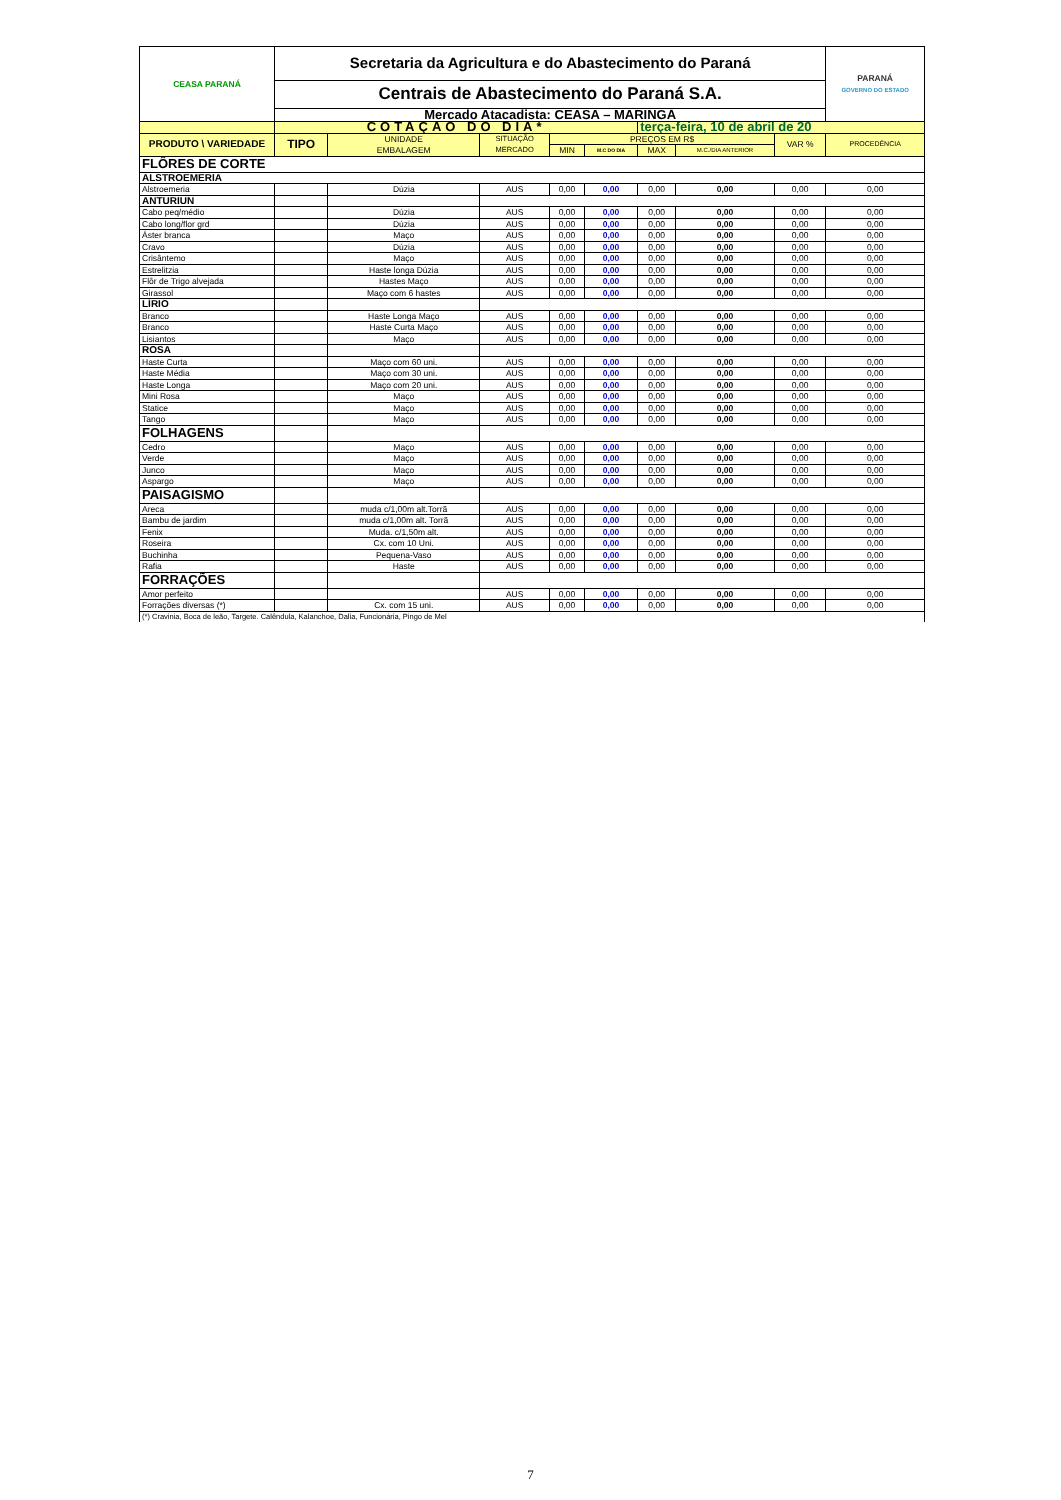| CEASA PARANÁ | Secretaria da Agricultura e do Abastecimento do Paraná | | | | | | | | PARANÁ GOVERNO DO ESTADO |
| | Centrais de Abastecimento do Paraná S.A. | | | | | | | | |
| | Mercado Atacadista: CEASA – MARINGÁ | | | | | | | | |
| | COTAÇÃO DO DIA* | | | | | terça-feira, 10 de abril de 20 | | | |
| PRODUTO \ VARIEDADE | TIPO | UNIDADE EMBALAGEM | SITUAÇÃO MERCADO | PREÇOS EM R$ | | | | VAR % | PROCEDÊNCIA |
| | | | | MIN | M.C DO DIA | MAX | M.C./DIA ANTERIOR | | |
| FLÔRES DE CORTE | | | | | | | | | |
| ALSTROEMERIA | | | | | | | | | |
| Alstroemeria | | Dúzia | AUS | 0,00 | 0,00 | 0,00 | 0,00 | 0,00 | 0,00 |
| ANTURIUN | | | | | | | | | |
| Cabo peq/médio | | Dúzia | AUS | 0,00 | 0,00 | 0,00 | 0,00 | 0,00 | 0,00 |
| Cabo long/flor grd | | Dúzia | AUS | 0,00 | 0,00 | 0,00 | 0,00 | 0,00 | 0,00 |
| Áster branca | | Maço | AUS | 0,00 | 0,00 | 0,00 | 0,00 | 0,00 | 0,00 |
| Cravo | | Dúzia | AUS | 0,00 | 0,00 | 0,00 | 0,00 | 0,00 | 0,00 |
| Crisântemo | | Maço | AUS | 0,00 | 0,00 | 0,00 | 0,00 | 0,00 | 0,00 |
| Estrelitzia | | Haste longa Dúzia | AUS | 0,00 | 0,00 | 0,00 | 0,00 | 0,00 | 0,00 |
| Flôr de Trigo alvejada | | Hastes Maço | AUS | 0,00 | 0,00 | 0,00 | 0,00 | 0,00 | 0,00 |
| Girassol | | Maço com 6 hastes | AUS | 0,00 | 0,00 | 0,00 | 0,00 | 0,00 | 0,00 |
| LÍRIO | | | | | | | | | |
| Branco | | Haste Longa Maço | AUS | 0,00 | 0,00 | 0,00 | 0,00 | 0,00 | 0,00 |
| Branco | | Haste Curta Maço | AUS | 0,00 | 0,00 | 0,00 | 0,00 | 0,00 | 0,00 |
| Lisiantos | | Maço | AUS | 0,00 | 0,00 | 0,00 | 0,00 | 0,00 | 0,00 |
| ROSA | | | | | | | | | |
| Haste Curta | | Maço com 60 uni. | AUS | 0,00 | 0,00 | 0,00 | 0,00 | 0,00 | 0,00 |
| Haste Média | | Maço com 30 uni. | AUS | 0,00 | 0,00 | 0,00 | 0,00 | 0,00 | 0,00 |
| Haste Longa | | Maço com 20 uni. | AUS | 0,00 | 0,00 | 0,00 | 0,00 | 0,00 | 0,00 |
| Mini Rosa | | Maço | AUS | 0,00 | 0,00 | 0,00 | 0,00 | 0,00 | 0,00 |
| Statice | | Maço | AUS | 0,00 | 0,00 | 0,00 | 0,00 | 0,00 | 0,00 |
| Tango | | Maço | AUS | 0,00 | 0,00 | 0,00 | 0,00 | 0,00 | 0,00 |
| FOLHAGENS | | | | | | | | | |
| Cedro | | Maço | AUS | 0,00 | 0,00 | 0,00 | 0,00 | 0,00 | 0,00 |
| Verde | | Maço | AUS | 0,00 | 0,00 | 0,00 | 0,00 | 0,00 | 0,00 |
| Junco | | Maço | AUS | 0,00 | 0,00 | 0,00 | 0,00 | 0,00 | 0,00 |
| Aspargo | | Maço | AUS | 0,00 | 0,00 | 0,00 | 0,00 | 0,00 | 0,00 |
| PAISAGISMO | | | | | | | | | |
| Areca | | muda c/1,00m alt.Torrã | AUS | 0,00 | 0,00 | 0,00 | 0,00 | 0,00 | 0,00 |
| Bambu de jardim | | muda c/1,00m alt. Torrã | AUS | 0,00 | 0,00 | 0,00 | 0,00 | 0,00 | 0,00 |
| Fenix | | Muda. c/1,50m alt. | AUS | 0,00 | 0,00 | 0,00 | 0,00 | 0,00 | 0,00 |
| Roseira | | Cx. com 10 Uni. | AUS | 0,00 | 0,00 | 0,00 | 0,00 | 0,00 | 0,00 |
| Buchinha | | Pequena-Vaso | AUS | 0,00 | 0,00 | 0,00 | 0,00 | 0,00 | 0,00 |
| Rafia | | Haste | AUS | 0,00 | 0,00 | 0,00 | 0,00 | 0,00 | 0,00 |
| FORRAÇÕES | | | | | | | | | |
| Amor perfeito | | | AUS | 0,00 | 0,00 | 0,00 | 0,00 | 0,00 | 0,00 |
| Forrações diversas (*) | | Cx. com 15 uni. | AUS | 0,00 | 0,00 | 0,00 | 0,00 | 0,00 | 0,00 |
| (*) Cravinia, Boca de leão, Targete. Calêndula, Kalanchoe, Dalia, Funcionária, Pingo de Mel | | | | | | | | | |
7